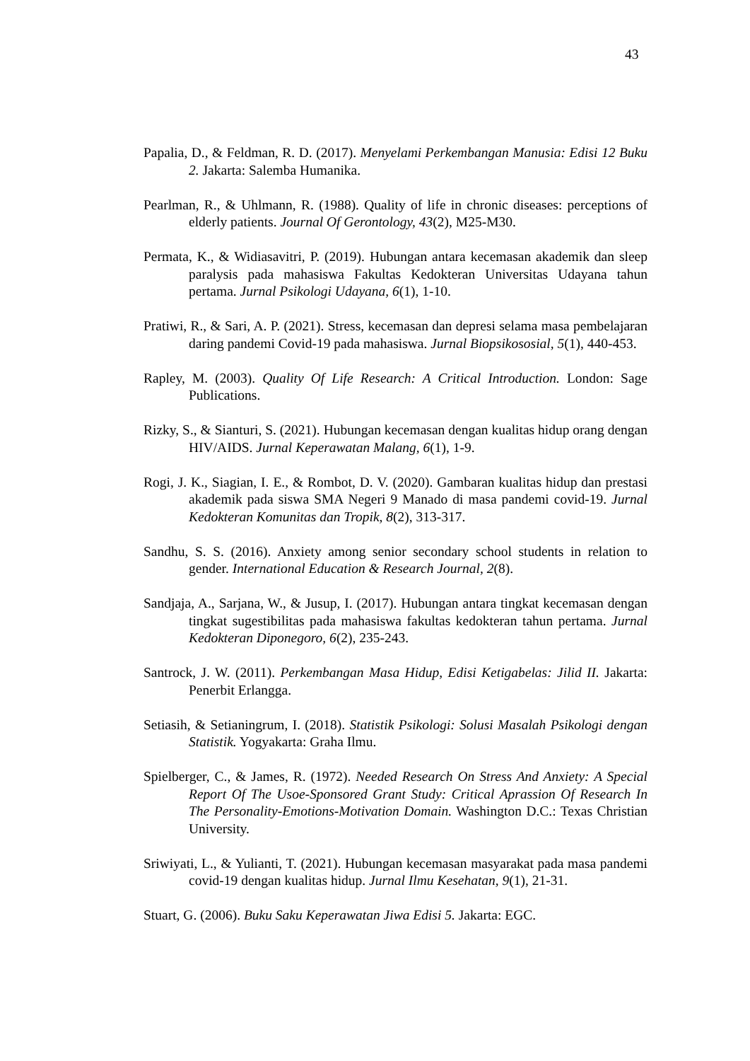43
Papalia, D., & Feldman, R. D. (2017). Menyelami Perkembangan Manusia: Edisi 12 Buku 2. Jakarta: Salemba Humanika.
Pearlman, R., & Uhlmann, R. (1988). Quality of life in chronic diseases: perceptions of elderly patients. Journal Of Gerontology, 43(2), M25-M30.
Permata, K., & Widiasavitri, P. (2019). Hubungan antara kecemasan akademik dan sleep paralysis pada mahasiswa Fakultas Kedokteran Universitas Udayana tahun pertama. Jurnal Psikologi Udayana, 6(1), 1-10.
Pratiwi, R., & Sari, A. P. (2021). Stress, kecemasan dan depresi selama masa pembelajaran daring pandemi Covid-19 pada mahasiswa. Jurnal Biopsikososial, 5(1), 440-453.
Rapley, M. (2003). Quality Of Life Research: A Critical Introduction. London: Sage Publications.
Rizky, S., & Sianturi, S. (2021). Hubungan kecemasan dengan kualitas hidup orang dengan HIV/AIDS. Jurnal Keperawatan Malang, 6(1), 1-9.
Rogi, J. K., Siagian, I. E., & Rombot, D. V. (2020). Gambaran kualitas hidup dan prestasi akademik pada siswa SMA Negeri 9 Manado di masa pandemi covid-19. Jurnal Kedokteran Komunitas dan Tropik, 8(2), 313-317.
Sandhu, S. S. (2016). Anxiety among senior secondary school students in relation to gender. International Education & Research Journal, 2(8).
Sandjaja, A., Sarjana, W., & Jusup, I. (2017). Hubungan antara tingkat kecemasan dengan tingkat sugestibilitas pada mahasiswa fakultas kedokteran tahun pertama. Jurnal Kedokteran Diponegoro, 6(2), 235-243.
Santrock, J. W. (2011). Perkembangan Masa Hidup, Edisi Ketigabelas: Jilid II. Jakarta: Penerbit Erlangga.
Setiasih, & Setianingrum, I. (2018). Statistik Psikologi: Solusi Masalah Psikologi dengan Statistik. Yogyakarta: Graha Ilmu.
Spielberger, C., & James, R. (1972). Needed Research On Stress And Anxiety: A Special Report Of The Usoe-Sponsored Grant Study: Critical Aprassion Of Research In The Personality-Emotions-Motivation Domain. Washington D.C.: Texas Christian University.
Sriwiyati, L., & Yulianti, T. (2021). Hubungan kecemasan masyarakat pada masa pandemi covid-19 dengan kualitas hidup. Jurnal Ilmu Kesehatan, 9(1), 21-31.
Stuart, G. (2006). Buku Saku Keperawatan Jiwa Edisi 5. Jakarta: EGC.